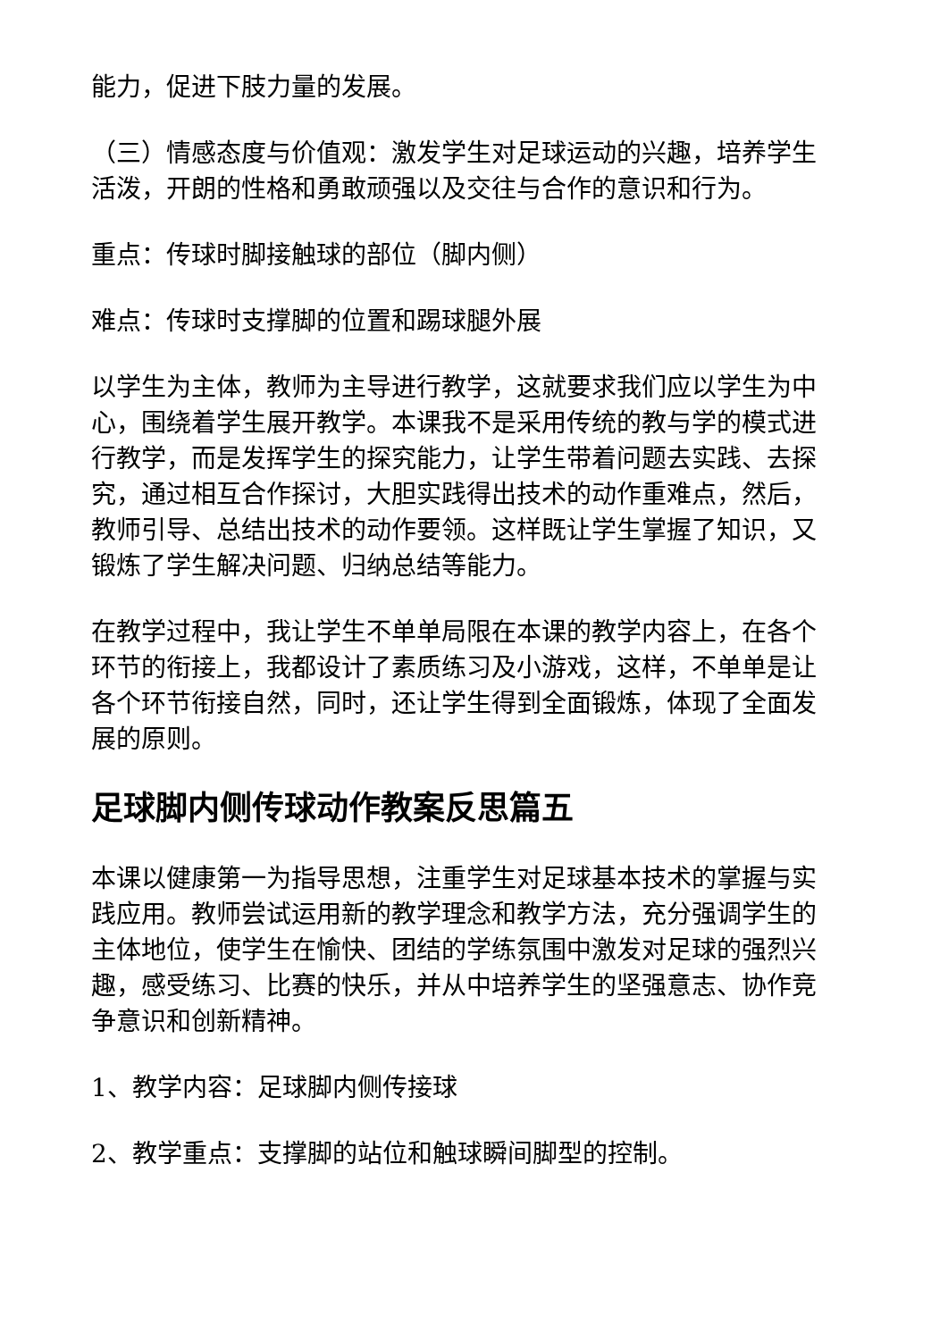能力，促进下肢力量的发展。
（三）情感态度与价值观：激发学生对足球运动的兴趣，培养学生活泼，开朗的性格和勇敢顽强以及交往与合作的意识和行为。
重点：传球时脚接触球的部位（脚内侧）
难点：传球时支撑脚的位置和踢球腿外展
以学生为主体，教师为主导进行教学，这就要求我们应以学生为中心，围绕着学生展开教学。本课我不是采用传统的教与学的模式进行教学，而是发挥学生的探究能力，让学生带着问题去实践、去探究，通过相互合作探讨，大胆实践得出技术的动作重难点，然后，教师引导、总结出技术的动作要领。这样既让学生掌握了知识，又锻炼了学生解决问题、归纳总结等能力。
在教学过程中，我让学生不单单局限在本课的教学内容上，在各个环节的衔接上，我都设计了素质练习及小游戏，这样，不单单是让各个环节衔接自然，同时，还让学生得到全面锻炼，体现了全面发展的原则。
足球脚内侧传球动作教案反思篇五
本课以健康第一为指导思想，注重学生对足球基本技术的掌握与实践应用。教师尝试运用新的教学理念和教学方法，充分强调学生的主体地位，使学生在愉快、团结的学练氛围中激发对足球的强烈兴趣，感受练习、比赛的快乐，并从中培养学生的坚强意志、协作竞争意识和创新精神。
1、教学内容：足球脚内侧传接球
2、教学重点：支撑脚的站位和触球瞬间脚型的控制。